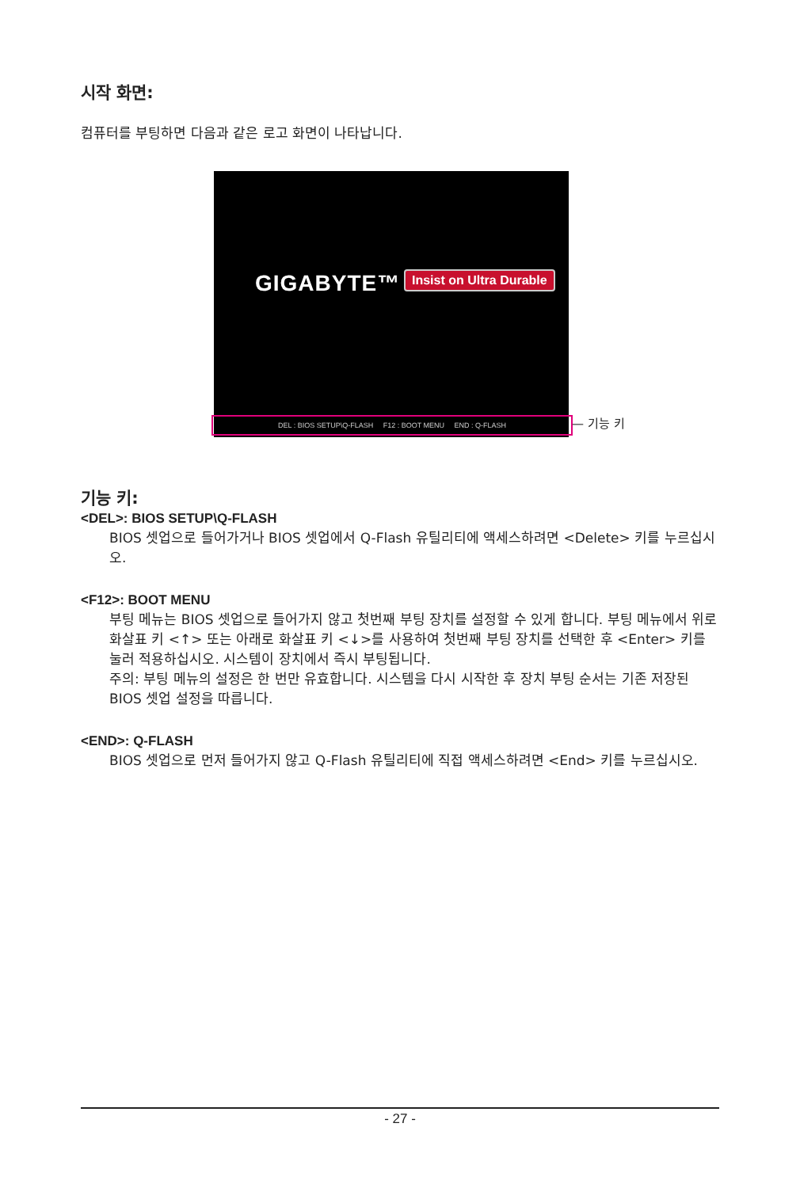시작 화면:
컴퓨터를 부팅하면 다음과 같은 로고 화면이 나타납니다.
GIGABYTE™ Insist on Ultra Durable
DEL : BIOS SETUP\Q-FLASH F12 : BOOT MENU END : Q-FLASH — 기능 키
기능 키:
<DEL>: BIOS SETUP\Q-FLASH
BIOS 셋업으로 들어가거나 BIOS 셋업에서 Q-Flash 유틸리티에 액세스하려면 <Delete> 키를 누르십시오.
<F12>: BOOT MENU
부팅 메뉴는 BIOS 셋업으로 들어가지 않고 첫번째 부팅 장치를 설정할 수 있게 합니다. 부팅 메뉴에서 위로 화살표 키 <↑> 또는 아래로 화살표 키 <↓>를 사용하여 첫번째 부팅 장치를 선택한 후 <Enter> 키를 눌러 적용하십시오. 시스템이 장치에서 즉시 부팅됩니다.
주의: 부팅 메뉴의 설정은 한 번만 유효합니다. 시스템을 다시 시작한 후 장치 부팅 순서는 기존 저장된 BIOS 셋업 설정을 따릅니다.
<END>: Q-FLASH
BIOS 셋업으로 먼저 들어가지 않고 Q-Flash 유틸리티에 직접 액세스하려면 <End> 키를 누르십시오.
- 27 -